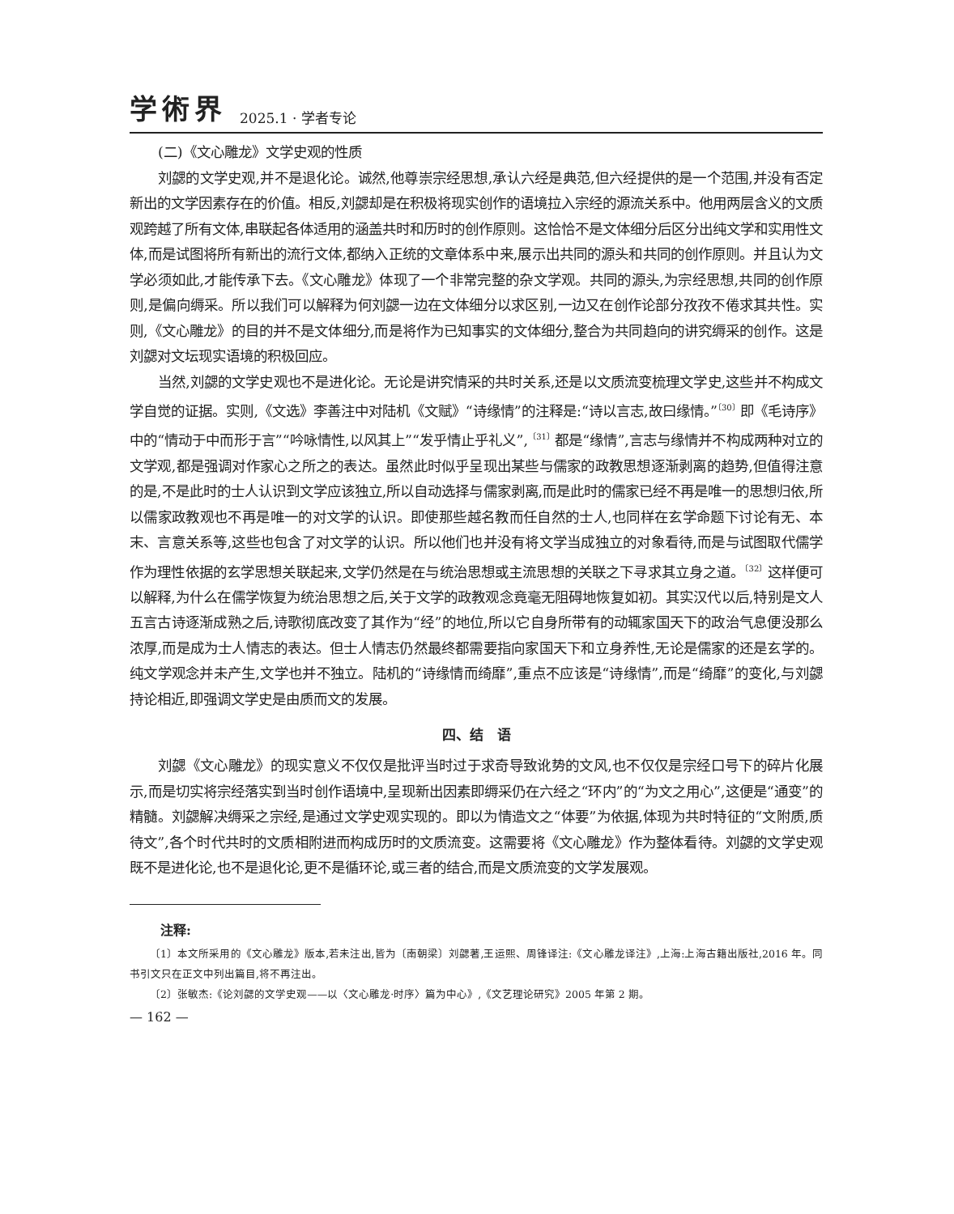学術界 2025.1 · 学者专论
(二)《文心雕龙》文学史观的性质
刘勰的文学史观,并不是退化论。诚然,他尊崇宗经思想,承认六经是典范,但六经提供的是一个范围,并没有否定新出的文学因素存在的价值。相反,刘勰却是在积极将现实创作的语境拉入宗经的源流关系中。他用两层含义的文质观跨越了所有文体,串联起各体适用的涵盖共时和历时的创作原则。这恰恰不是文体细分后区分出纯文学和实用性文体,而是试图将所有新出的流行文体,都纳入正统的文章体系中来,展示出共同的源头和共同的创作原则。并且认为文学必须如此,才能传承下去。《文心雕龙》体现了一个非常完整的杂文学观。共同的源头,为宗经思想,共同的创作原则,是偏向缛采。所以我们可以解释为何刘勰一边在文体细分以求区别,一边又在创作论部分孜孜不倦求其共性。实则,《文心雕龙》的目的并不是文体细分,而是将作为已知事实的文体细分,整合为共同趋向的讲究缛采的创作。这是刘勰对文坛现实语境的积极回应。
当然,刘勰的文学史观也不是进化论。无论是讲究情采的共时关系,还是以文质流变梳理文学史,这些并不构成文学自觉的证据。实则,《文选》李善注中对陆机《文赋》“诗缘情”的注释是:“诗以言志,故曰缘情。”<sup>〔30〕</sup>即《毛诗序》中的“情动于中而形于言”“吟咏情性,以风其上”“发乎情止乎礼义”,<sup>〔31〕</sup>都是“缘情”,言志与缘情并不构成两种对立的文学观,都是强调对作家心之所之的表达。虽然此时似乎呈现出某些与儒家的政教思想逐渐剥离的趋势,但值得注意的是,不是此时的士人认识到文学应该独立,所以自动选择与儒家剥离,而是此时的儒家已经不再是唯一的思想归依,所以儒家政教观也不再是唯一的对文学的认识。即使那些越名教而任自然的士人,也同样在玄学命题下讨论有无、本末、言意关系等,这些也包含了对文学的认识。所以他们也并没有将文学当成独立的对象看待,而是与试图取代儒学作为理性依据的玄学思想关联起来,文学仍然是在与统治思想或主流思想的关联之下寻求其立身之道。<sup>〔32〕</sup>这样便可以解释,为什么在儒学恢复为统治思想之后,关于文学的政教观念竟毫无阻碍地恢复如初。其实汉代以后,特别是文人五言古诗逐渐成熟之后,诗歌彻底改变了其作为“经”的地位,所以它自身所带有的动辄家国天下的政治气息便没那么浓厚,而是成为士人情志的表达。但士人情志仍然最终都需要指向家国天下和立身养性,无论是儒家的还是玄学的。纯文学观念并未产生,文学也并不独立。陆机的“诗缘情而绮靡”,重点不应该是“诗缘情”,而是“绮靡”的变化,与刘勰持论相近,即强调文学史是由质而文的发展。
四、结　语
刘勰《文心雕龙》的现实意义不仅仅是批评当时过于求奇导致讹势的文风,也不仅仅是宗经口号下的碎片化展示,而是切实将宗经落实到当时创作语境中,呈现新出因素即缛采仍在六经之“环内”的“为文之用心”,这便是“通变”的精髓。刘勰解决缛采之宗经,是通过文学史观实现的。即以为情造文之“体要”为依据,体现为共时特征的“文附质,质待文”,各个时代共时的文质相附进而构成历时的文质流变。这需要将《文心雕龙》作为整体看待。刘勰的文学史观既不是进化论,也不是退化论,更不是循环论,或三者的结合,而是文质流变的文学发展观。
注释:
〔1〕本文所采用的《文心雕龙》版本,若未注出,皆为〔南朝梁〕刘勰著,王运熙、周锋译注:《文心雕龙译注》,上海:上海古籍出版社,2016 年。同书引文只在正文中列出篇目,将不再注出。
〔2〕张敏杰:《论刘勰的文学史观——以〈文心雕龙·时序〉篇为中心》,《文艺理论研究》2005 年第 2 期。
— 162 —